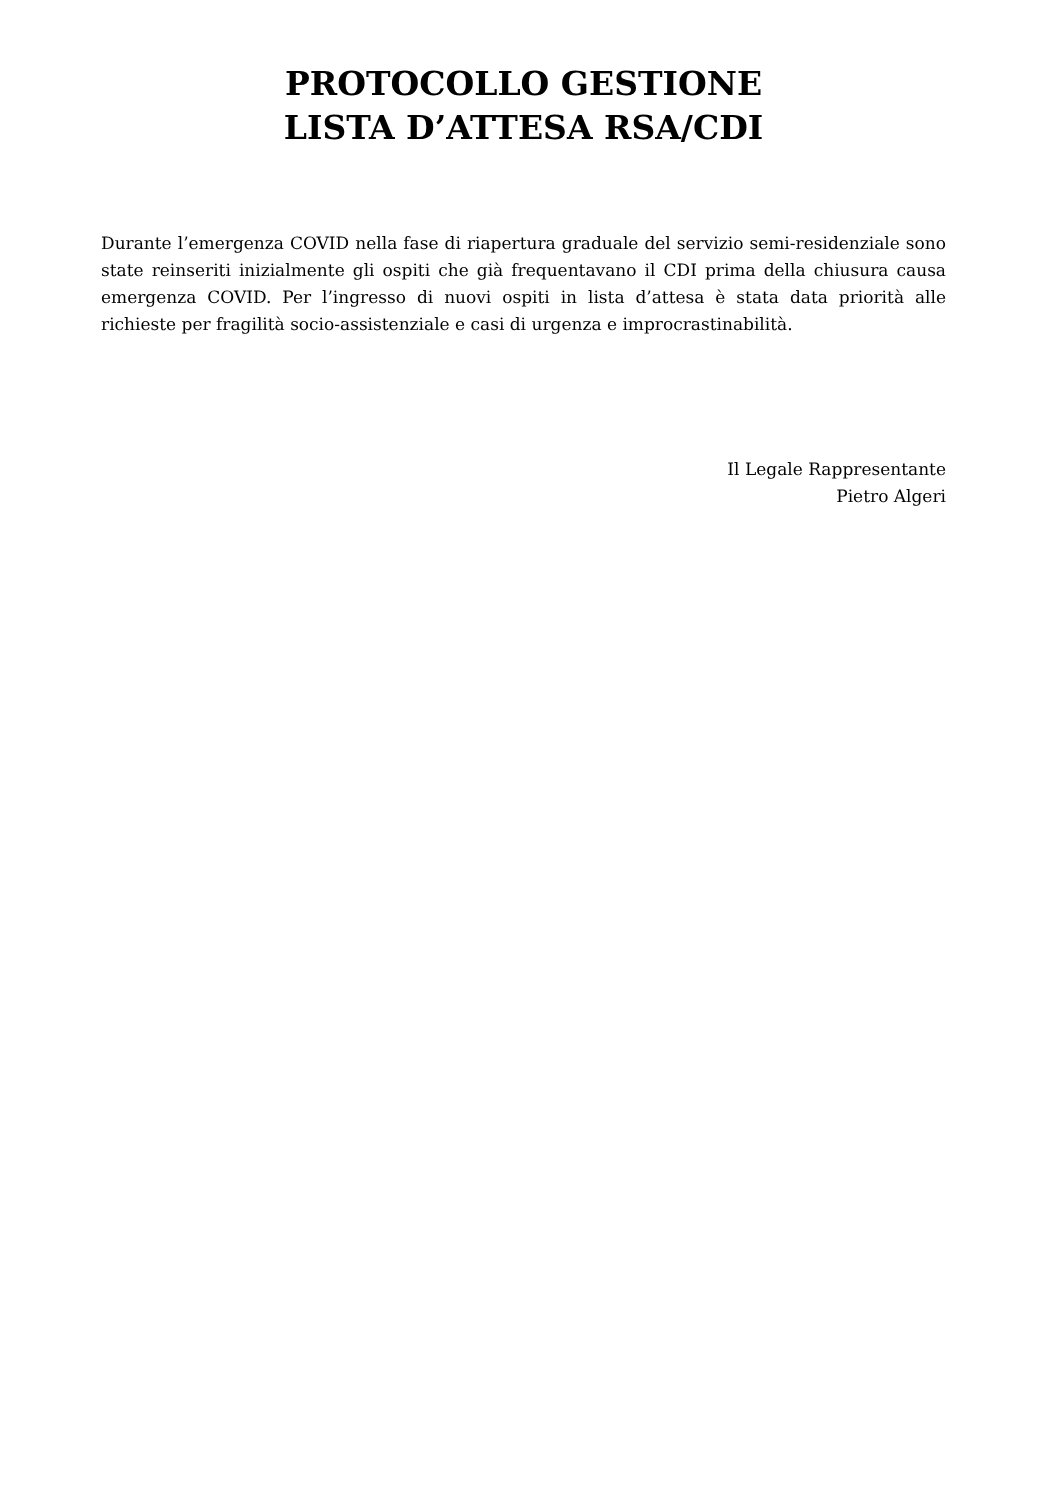PROTOCOLLO GESTIONE
LISTA D’ATTESA RSA/CDI
Durante l’emergenza COVID nella fase di riapertura graduale del servizio semi-residenziale sono state reinseriti inizialmente gli ospiti che già frequentavano il CDI prima della chiusura causa emergenza COVID. Per l’ingresso di nuovi ospiti in lista d’attesa è stata data priorità alle richieste per fragilità socio-assistenziale e casi di urgenza e improcrastinabilità.
Il Legale Rappresentante
Pietro Algeri